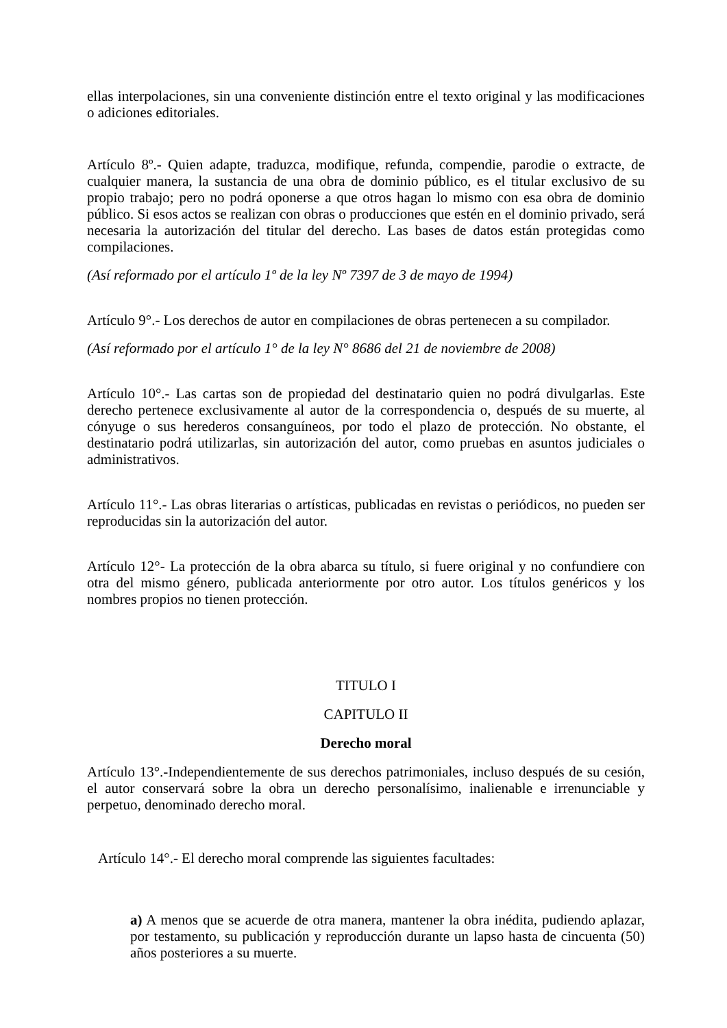ellas interpolaciones, sin una conveniente distinción entre el texto original y las modificaciones o adiciones editoriales.
Artículo 8º.- Quien adapte, traduzca, modifique, refunda, compendie, parodie o extracte, de cualquier manera, la sustancia de una obra de dominio público, es el titular exclusivo de su propio trabajo; pero no podrá oponerse a que otros hagan lo mismo con esa obra de dominio público. Si esos actos se realizan con obras o producciones que estén en el dominio privado, será necesaria la autorización del titular del derecho. Las bases de datos están protegidas como compilaciones.
(Así reformado por el artículo 1º de la ley Nº 7397 de 3 de mayo de 1994)
Artículo 9°.- Los derechos de autor en compilaciones de obras pertenecen a su compilador.
(Así reformado por el artículo 1° de la ley N° 8686 del 21 de noviembre de 2008)
Artículo 10°.- Las cartas son de propiedad del destinatario quien no podrá divulgarlas. Este derecho pertenece exclusivamente al autor de la correspondencia o, después de su muerte, al cónyuge o sus herederos consanguíneos, por todo el plazo de protección. No obstante, el destinatario podrá utilizarlas, sin autorización del autor, como pruebas en asuntos judiciales o administrativos.
Artículo 11°.- Las obras literarias o artísticas, publicadas en revistas o periódicos, no pueden ser reproducidas sin la autorización del autor.
Artículo 12°- La protección de la obra abarca su título, si fuere original y no confundiere con otra del mismo género, publicada anteriormente por otro autor. Los títulos genéricos y los nombres propios no tienen protección.
TITULO I
CAPITULO II
Derecho moral
Artículo 13°.-Independientemente de sus derechos patrimoniales, incluso después de su cesión, el autor conservará sobre la obra un derecho personalísimo, inalienable e irrenunciable y perpetuo, denominado derecho moral.
Artículo 14°.- El derecho moral comprende las siguientes facultades:
a) A menos que se acuerde de otra manera, mantener la obra inédita, pudiendo aplazar, por testamento, su publicación y reproducción durante un lapso hasta de cincuenta (50) años posteriores a su muerte.